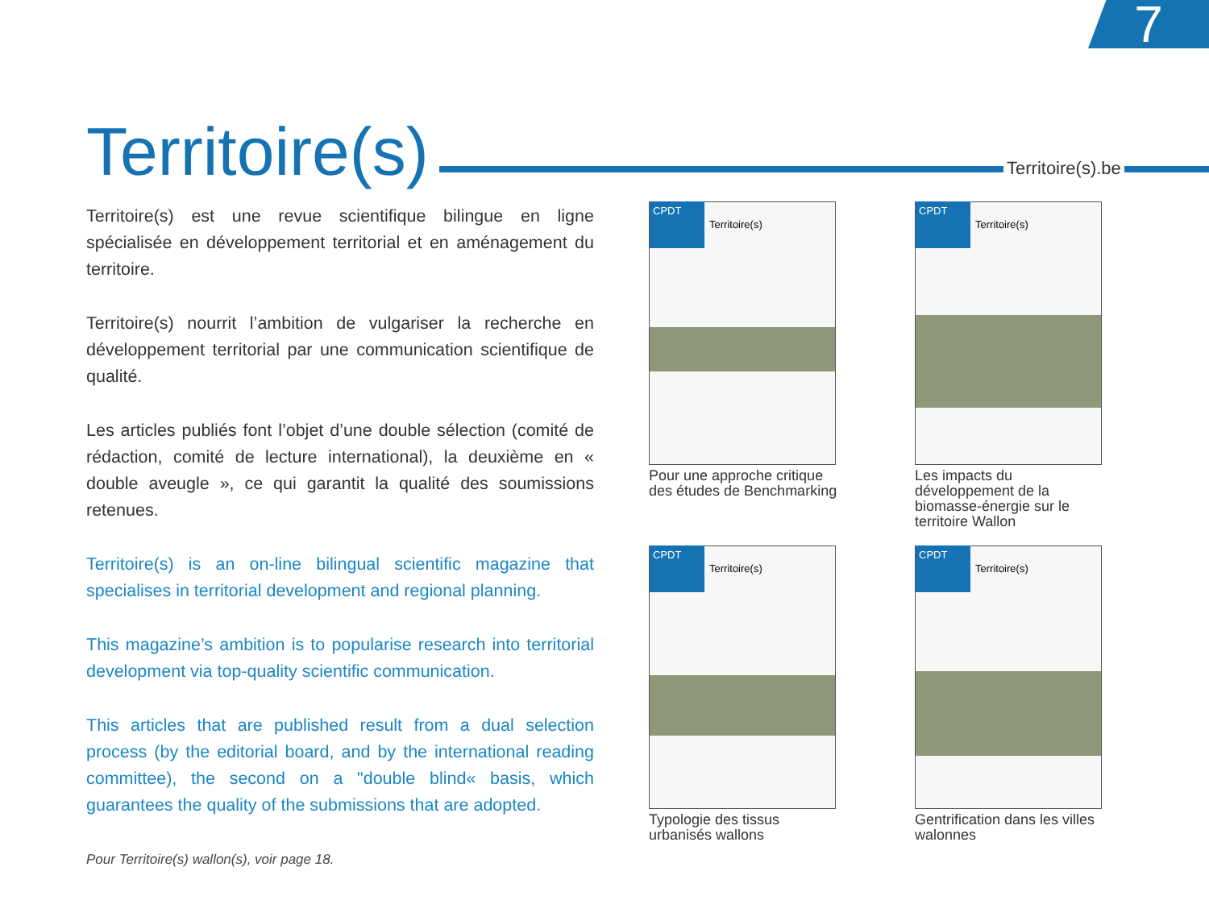7
Territoire(s) Territoire(s).be
Territoire(s) est une revue scientifique bilingue en ligne spécialisée en développement territorial et en aménagement du territoire.
Territoire(s) nourrit l’ambition de vulgariser la recherche en développement territorial par une communication scientifique de qualité.
Les articles publiés font l’objet d’une double sélection (comité de rédaction, comité de lecture international), la deuxième en « double aveugle », ce qui garantit la qualité des soumissions retenues.
Territoire(s) is an on-line bilingual scientific magazine that specialises in territorial development and regional planning.
This magazine’s ambition is to popularise research into territorial development via top-quality scientific communication.
This articles that are published result from a dual selection process (by the editorial board, and by the international reading committee), the second on a "double blind« basis, which guarantees the quality of the submissions that are adopted.
Pour Territoire(s) wallon(s), voir page 18.
CPDT
Territoire(s)
Pour une approche critique des études de Benchmarking
CPDT
Territoire(s)
Les impacts du développement de la biomasse-énergie sur le territoire Wallon
CPDT
Territoire(s)
Typologie des tissus urbanisés wallons
CPDT
Territoire(s)
Gentrification dans les villes walonnes